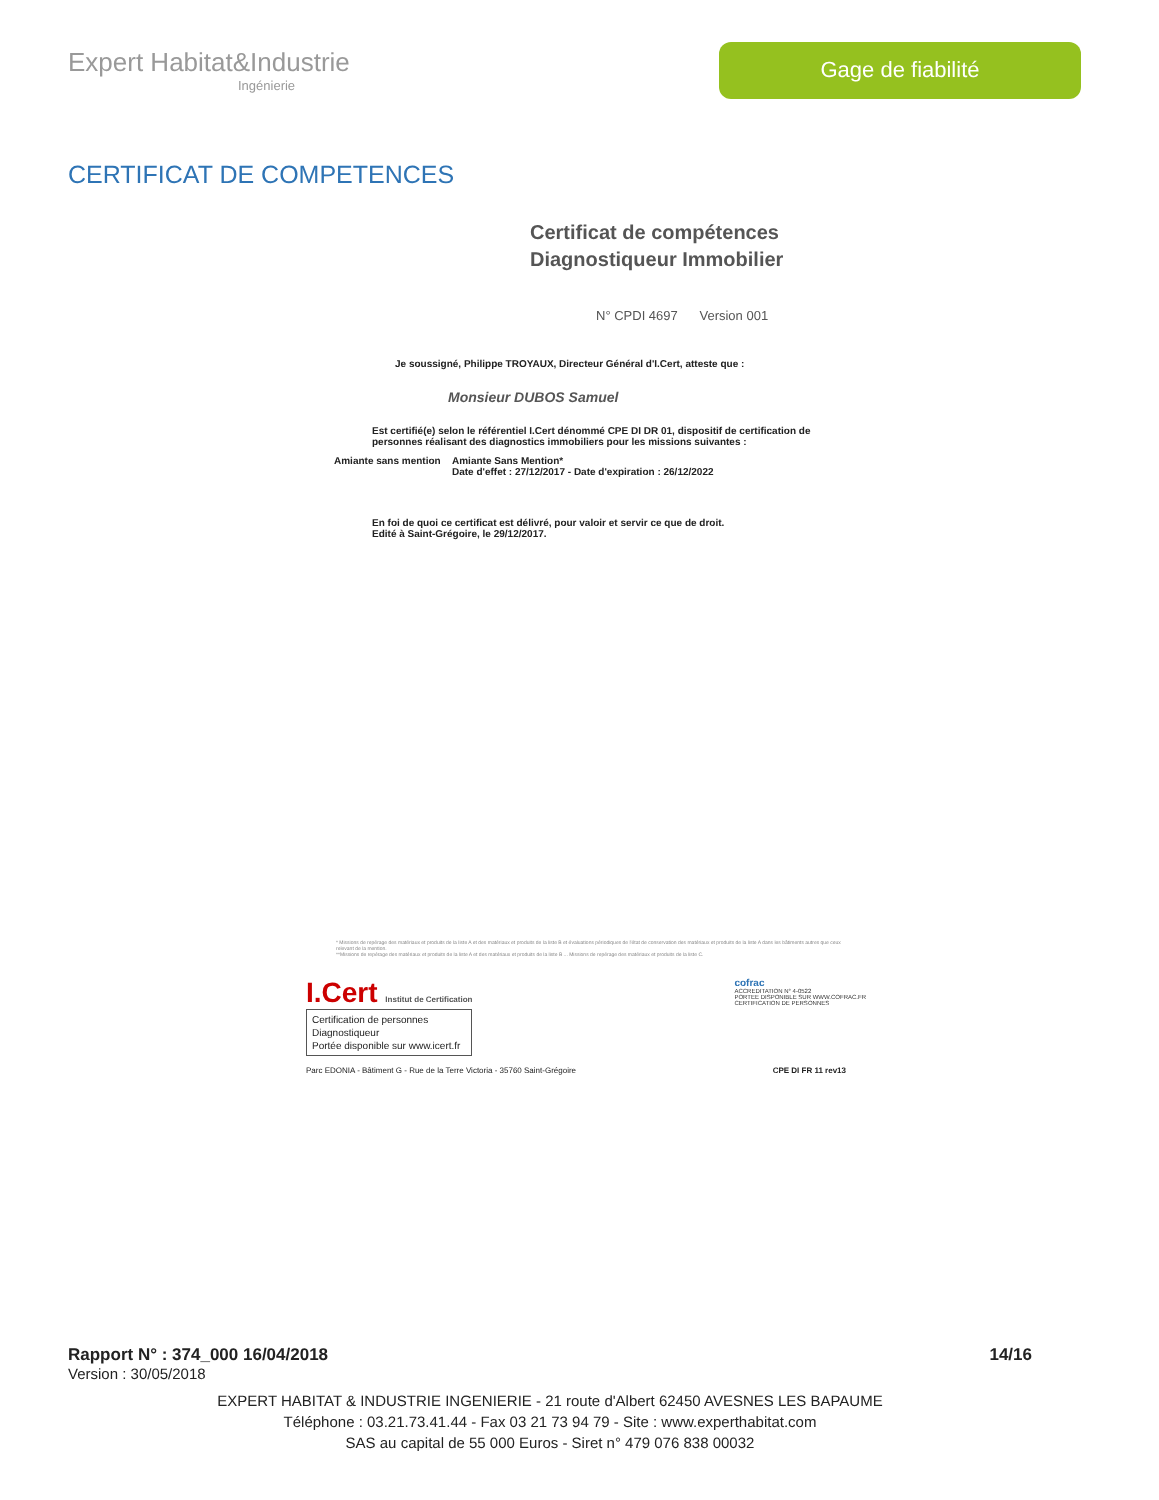Expert Habitat&Industrie
Ingénierie
Gage de fiabilité
CERTIFICAT DE COMPETENCES
Certificat de compétences
Diagnostiqueur Immobilier
N° CPDI 4697 Version 001
Je soussigné, Philippe TROYAUX, Directeur Général d'I.Cert, atteste que :
Monsieur DUBOS Samuel
Est certifié(e) selon le référentiel I.Cert dénommé CPE DI DR 01, dispositif de certification de personnes réalisant des diagnostics immobiliers pour les missions suivantes :
Amiante sans mention
Amiante Sans Mention*
Date d'effet : 27/12/2017 - Date d'expiration : 26/12/2022
En foi de quoi ce certificat est délivré, pour valoir et servir ce que de droit.
Edité à Saint-Grégoire, le 29/12/2017.
* Missions de repérage des matériaux et produits de la liste A et des matériaux et produits de la liste B et évaluations périodiques de l'état de conservation des matériaux et produits de la liste A dans les bâtiments autres que ceux relevant de la mention.
**Missions de repérage des matériaux et produits de la liste A et des matériaux et produits de la liste B ... Missions de repérage des matériaux et produits de la liste C.
I.Cert Institut de Certification
Certification de personnes
Diagnostiqueur
Portée disponible sur www.icert.fr
cofrac
ACCREDITATION N° 4-0522
PORTEE DISPONIBLE SUR WWW.COFRAC.FR
CERTIFICATION DE PERSONNES
Parc EDONIA - Bâtiment G - Rue de la Terre Victoria - 35760 Saint-Grégoire CPE DI FR 11 rev13
Rapport N° : 374_000 16/04/2018 14/16
Version : 30/05/2018
EXPERT HABITAT & INDUSTRIE INGENIERIE - 21 route d'Albert 62450 AVESNES LES BAPAUME
Téléphone : 03.21.73.41.44 - Fax 03 21 73 94 79 - Site : www.experthabitat.com
SAS au capital de 55 000 Euros - Siret n° 479 076 838 00032